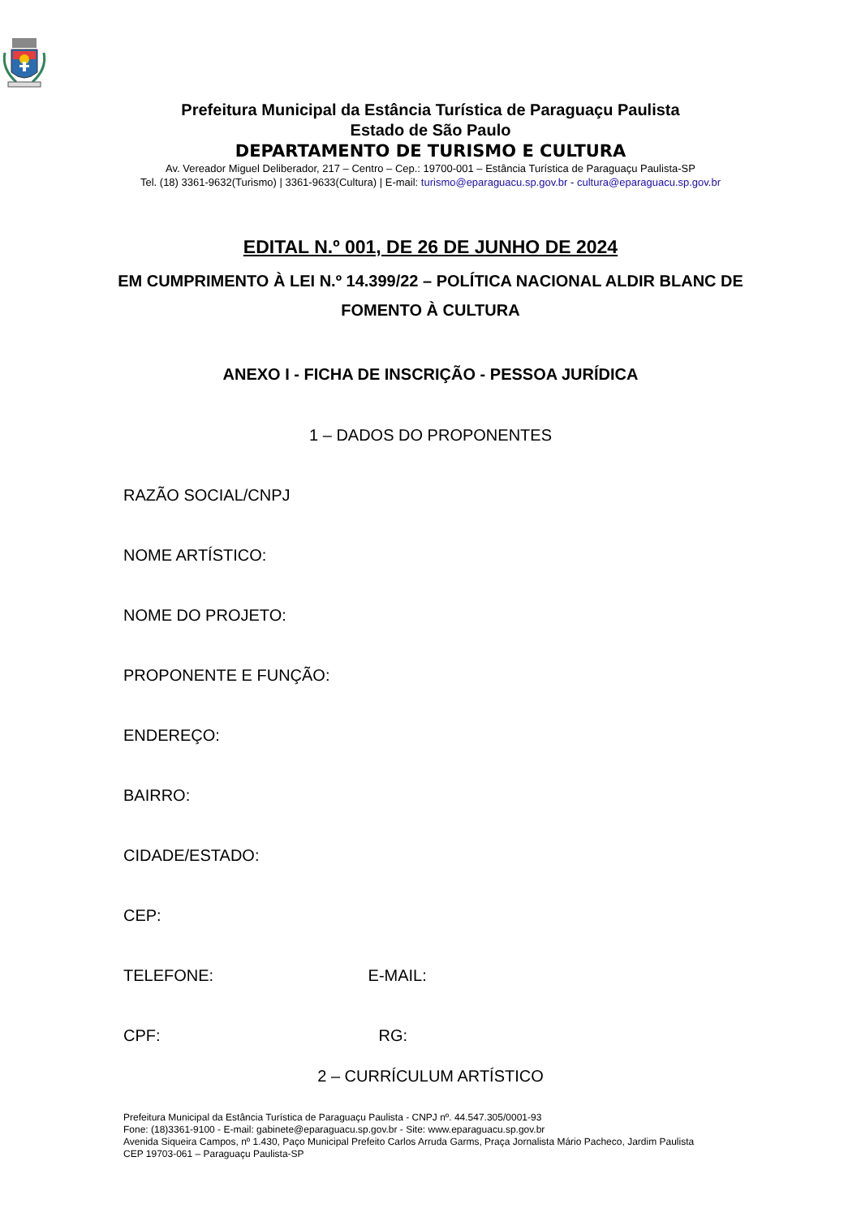Prefeitura Municipal da Estância Turística de Paraguaçu Paulista
Estado de São Paulo
DEPARTAMENTO DE TURISMO E CULTURA
Av. Vereador Miguel Deliberador, 217 – Centro – Cep.: 19700-001 – Estância Turística de Paraguaçu Paulista-SP
Tel. (18) 3361-9632(Turismo) | 3361-9633(Cultura) | E-mail: turismo@eparaguacu.sp.gov.br - cultura@eparaguacu.sp.gov.br
EDITAL N.º 001, DE 26 DE JUNHO DE 2024
EM CUMPRIMENTO À LEI N.º 14.399/22 – POLÍTICA NACIONAL ALDIR BLANC DE FOMENTO À CULTURA
ANEXO I - FICHA DE INSCRIÇÃO - PESSOA JURÍDICA
1 – DADOS DO PROPONENTES
RAZÃO SOCIAL/CNPJ
NOME ARTÍSTICO:
NOME DO PROJETO:
PROPONENTE E FUNÇÃO:
ENDEREÇO:
BAIRRO:
CIDADE/ESTADO:
CEP:
TELEFONE: E-MAIL:
CPF: RG:
2 – CURRÍCULUM ARTÍSTICO
Prefeitura Municipal da Estância Turística de Paraguaçu Paulista - CNPJ nº. 44.547.305/0001-93
Fone: (18)3361-9100 - E-mail: gabinete@eparaguacu.sp.gov.br - Site: www.eparaguacu.sp.gov.br
Avenida Siqueira Campos, nº 1.430, Paço Municipal Prefeito Carlos Arruda Garms, Praça Jornalista Mário Pacheco, Jardim Paulista
CEP 19703-061 – Paraguaçu Paulista-SP